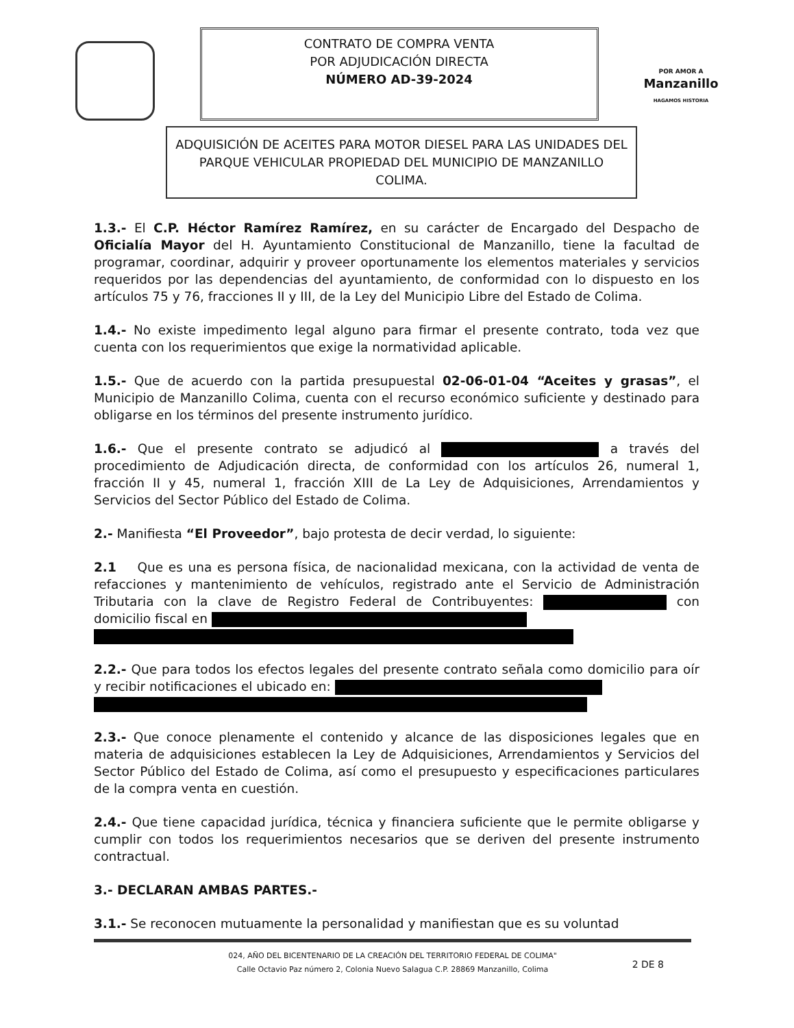CONTRATO DE COMPRA VENTA
POR ADJUDICACIÓN DIRECTA
NÚMERO AD-39-2024
POR AMOR A
Manzanillo
HAGAMOS HISTORIA
ADQUISICIÓN DE ACEITES PARA MOTOR DIESEL PARA LAS UNIDADES DEL PARQUE VEHICULAR PROPIEDAD DEL MUNICIPIO DE MANZANILLO COLIMA.
1.3.- El C.P. Héctor Ramírez Ramírez, en su carácter de Encargado del Despacho de Oficialía Mayor del H. Ayuntamiento Constitucional de Manzanillo, tiene la facultad de programar, coordinar, adquirir y proveer oportunamente los elementos materiales y servicios requeridos por las dependencias del ayuntamiento, de conformidad con lo dispuesto en los artículos 75 y 76, fracciones II y III, de la Ley del Municipio Libre del Estado de Colima.
1.4.- No existe impedimento legal alguno para firmar el presente contrato, toda vez que cuenta con los requerimientos que exige la normatividad aplicable.
1.5.- Que de acuerdo con la partida presupuestal 02-06-01-04 “Aceites y grasas”, el Municipio de Manzanillo Colima, cuenta con el recurso económico suficiente y destinado para obligarse en los términos del presente instrumento jurídico.
1.6.- Que el presente contrato se adjudicó al a través del procedimiento de Adjudicación directa, de conformidad con los artículos 26, numeral 1, fracción II y 45, numeral 1, fracción XIII de La Ley de Adquisiciones, Arrendamientos y Servicios del Sector Público del Estado de Colima.
2.- Manifiesta “El Proveedor”, bajo protesta de decir verdad, lo siguiente:
2.1 Que es una es persona física, de nacionalidad mexicana, con la actividad de venta de refacciones y mantenimiento de vehículos, registrado ante el Servicio de Administración Tributaria con la clave de Registro Federal de Contribuyentes: con domicilio fiscal en
2.2.- Que para todos los efectos legales del presente contrato señala como domicilio para oír y recibir notificaciones el ubicado en:
2.3.- Que conoce plenamente el contenido y alcance de las disposiciones legales que en materia de adquisiciones establecen la Ley de Adquisiciones, Arrendamientos y Servicios del Sector Público del Estado de Colima, así como el presupuesto y especificaciones particulares de la compra venta en cuestión.
2.4.- Que tiene capacidad jurídica, técnica y financiera suficiente que le permite obligarse y cumplir con todos los requerimientos necesarios que se deriven del presente instrumento contractual.
3.- DECLARAN AMBAS PARTES.-
3.1.- Se reconocen mutuamente la personalidad y manifiestan que es su voluntad
024, AÑO DEL BICENTENARIO DE LA CREACIÓN DEL TERRITORIO FEDERAL DE COLIMA"
Calle Octavio Paz número 2, Colonia Nuevo Salagua C.P. 28869 Manzanillo, Colima
2 DE 8